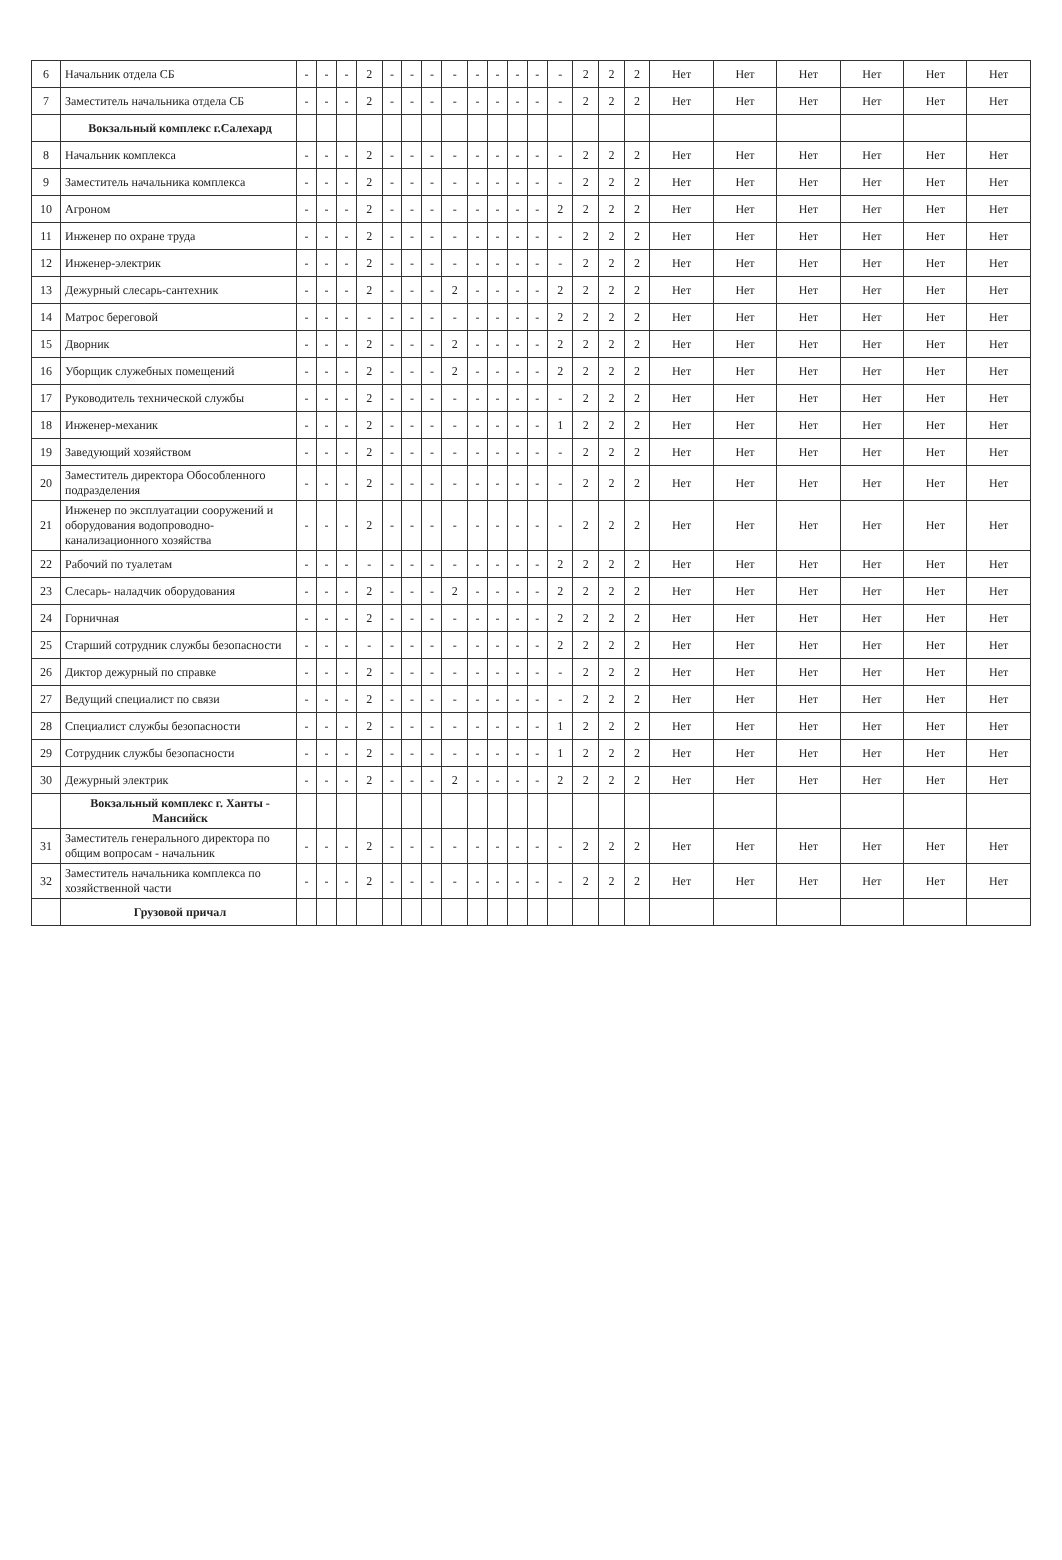| 6 | Начальник отдела СБ | - | - | - | 2 | - | - | - | - | - | - | - | - | - | 2 | 2 | 2 | Нет | Нет | Нет | Нет | Нет | Нет |
| 7 | Заместитель начальника отдела СБ | - | - | - | 2 | - | - | - | - | - | - | - | - | - | 2 | 2 | 2 | Нет | Нет | Нет | Нет | Нет | Нет |
| | Вокзальный комплекс г.Салехард | | | | | | | | | | | | | | | | | | | | | | |
| 8 | Начальник комплекса | - | - | - | 2 | - | - | - | - | - | - | - | - | - | 2 | 2 | 2 | Нет | Нет | Нет | Нет | Нет | Нет |
| 9 | Заместитель начальника комплекса | - | - | - | 2 | - | - | - | - | - | - | - | - | - | 2 | 2 | 2 | Нет | Нет | Нет | Нет | Нет | Нет |
| 10 | Агроном | - | - | - | 2 | - | - | - | - | - | - | - | - | 2 | 2 | 2 | 2 | Нет | Нет | Нет | Нет | Нет | Нет |
| 11 | Инженер по охране труда | - | - | - | 2 | - | - | - | - | - | - | - | - | - | 2 | 2 | 2 | Нет | Нет | Нет | Нет | Нет | Нет |
| 12 | Инженер-электрик | - | - | - | 2 | - | - | - | - | - | - | - | - | - | 2 | 2 | 2 | Нет | Нет | Нет | Нет | Нет | Нет |
| 13 | Дежурный слесарь-сантехник | - | - | - | 2 | - | - | - | 2 | - | - | - | - | 2 | 2 | 2 | 2 | Нет | Нет | Нет | Нет | Нет | Нет |
| 14 | Матрос береговой | - | - | - | - | - | - | - | - | - | - | - | - | 2 | 2 | 2 | 2 | Нет | Нет | Нет | Нет | Нет | Нет |
| 15 | Дворник | - | - | - | 2 | - | - | - | 2 | - | - | - | - | 2 | 2 | 2 | 2 | Нет | Нет | Нет | Нет | Нет | Нет |
| 16 | Уборщик служебных помещений | - | - | - | 2 | - | - | - | 2 | - | - | - | - | 2 | 2 | 2 | 2 | Нет | Нет | Нет | Нет | Нет | Нет |
| 17 | Руководитель технической службы | - | - | - | 2 | - | - | - | - | - | - | - | - | - | 2 | 2 | 2 | Нет | Нет | Нет | Нет | Нет | Нет |
| 18 | Инженер-механик | - | - | - | 2 | - | - | - | - | - | - | - | - | 1 | 2 | 2 | 2 | Нет | Нет | Нет | Нет | Нет | Нет |
| 19 | Заведующий хозяйством | - | - | - | 2 | - | - | - | - | - | - | - | - | - | 2 | 2 | 2 | Нет | Нет | Нет | Нет | Нет | Нет |
| 20 | Заместитель директора Обособленного подразделения | - | - | - | 2 | - | - | - | - | - | - | - | - | - | 2 | 2 | 2 | Нет | Нет | Нет | Нет | Нет | Нет |
| 21 | Инженер по эксплуатации сооружений и оборудования водопроводно-канализационного хозяйства | - | - | - | 2 | - | - | - | - | - | - | - | - | - | 2 | 2 | 2 | Нет | Нет | Нет | Нет | Нет | Нет |
| 22 | Рабочий по туалетам | - | - | - | - | - | - | - | - | - | - | - | - | 2 | 2 | 2 | 2 | Нет | Нет | Нет | Нет | Нет | Нет |
| 23 | Слесарь- наладчик оборудования | - | - | - | 2 | - | - | - | 2 | - | - | - | - | 2 | 2 | 2 | 2 | Нет | Нет | Нет | Нет | Нет | Нет |
| 24 | Горничная | - | - | - | 2 | - | - | - | - | - | - | - | - | 2 | 2 | 2 | 2 | Нет | Нет | Нет | Нет | Нет | Нет |
| 25 | Старший сотрудник службы безопасности | - | - | - | - | - | - | - | - | - | - | - | - | 2 | 2 | 2 | 2 | Нет | Нет | Нет | Нет | Нет | Нет |
| 26 | Диктор дежурный по справке | - | - | - | 2 | - | - | - | - | - | - | - | - | - | 2 | 2 | 2 | Нет | Нет | Нет | Нет | Нет | Нет |
| 27 | Ведущий специалист по связи | - | - | - | 2 | - | - | - | - | - | - | - | - | - | 2 | 2 | 2 | Нет | Нет | Нет | Нет | Нет | Нет |
| 28 | Специалист службы безопасности | - | - | - | 2 | - | - | - | - | - | - | - | - | 1 | 2 | 2 | 2 | Нет | Нет | Нет | Нет | Нет | Нет |
| 29 | Сотрудник службы безопасности | - | - | - | 2 | - | - | - | - | - | - | - | - | 1 | 2 | 2 | 2 | Нет | Нет | Нет | Нет | Нет | Нет |
| 30 | Дежурный электрик | - | - | - | 2 | - | - | - | 2 | - | - | - | - | 2 | 2 | 2 | 2 | Нет | Нет | Нет | Нет | Нет | Нет |
| | Вокзальный комплекс г. Ханты - Мансийск | | | | | | | | | | | | | | | | | | | | | | |
| 31 | Заместитель генерального директора по общим вопросам - начальник | - | - | - | 2 | - | - | - | - | - | - | - | - | - | 2 | 2 | 2 | Нет | Нет | Нет | Нет | Нет | Нет |
| 32 | Заместитель начальника комплекса по хозяйственной части | - | - | - | 2 | - | - | - | - | - | - | - | - | - | 2 | 2 | 2 | Нет | Нет | Нет | Нет | Нет | Нет |
| | Грузовой причал | | | | | | | | | | | | | | | | | | | | | | |